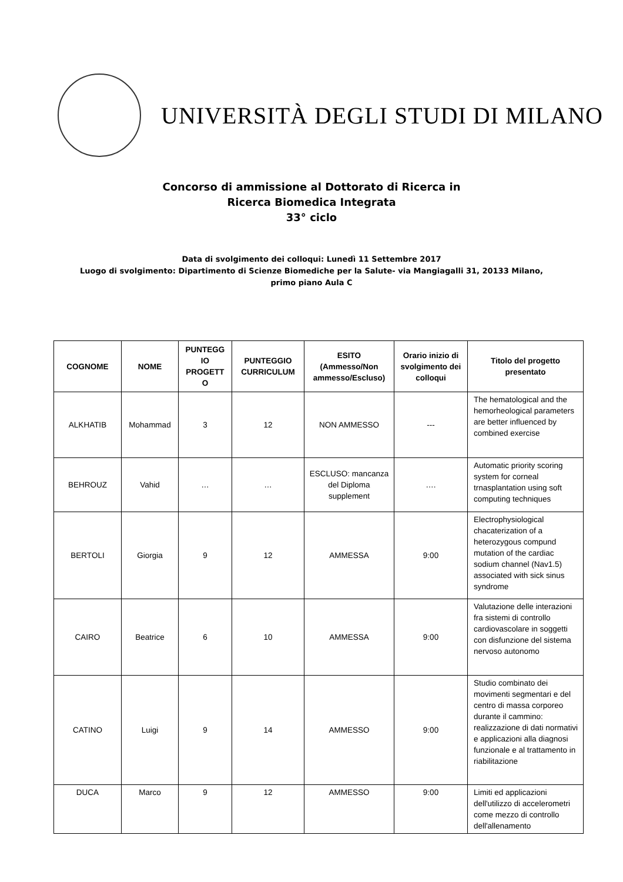UNIVERSITÀ DEGLI STUDI DI MILANO
Concorso di ammissione al Dottorato di Ricerca in
Ricerca Biomedica Integrata
33° ciclo
Data di svolgimento dei colloqui: Lunedì 11 Settembre 2017
Luogo di svolgimento: Dipartimento di Scienze Biomediche per la Salute- via Mangiagalli 31, 20133 Milano,
primo piano Aula C
| COGNOME | NOME | PUNTEGG IO PROGETT O | PUNTEGGIO CURRICULUM | ESITO (Ammesso/Non ammesso/Escluso) | Orario inizio di svolgimento dei colloqui | Titolo del progetto presentato |
| --- | --- | --- | --- | --- | --- | --- |
| ALKHATIB | Mohammad | 3 | 12 | NON AMMESSO | --- | The hematological and the hemorheological parameters are better influenced by combined exercise |
| BEHROUZ | Vahid | … | … | ESCLUSO: mancanza del Diploma supplement | …. | Automatic priority scoring system for corneal trnasplantation using soft computing techniques |
| BERTOLI | Giorgia | 9 | 12 | AMMESSA | 9:00 | Electrophysiological chacaterization of a heterozygous compund mutation of the cardiac sodium channel (Nav1.5) associated with sick sinus syndrome |
| CAIRO | Beatrice | 6 | 10 | AMMESSA | 9:00 | Valutazione delle interazioni fra sistemi di controllo cardiovascolare in soggetti con disfunzione del sistema nervoso autonomo |
| CATINO | Luigi | 9 | 14 | AMMESSO | 9:00 | Studio combinato dei movimenti segmentari e del centro di massa corporeo durante il cammino: realizzazione di dati normativi e applicazioni alla diagnosi funzionale e al trattamento in riabilitazione |
| DUCA | Marco | 9 | 12 | AMMESSO | 9:00 | Limiti ed applicazioni dell'utilizzo di accelerometri come mezzo di controllo dell'allenamento |